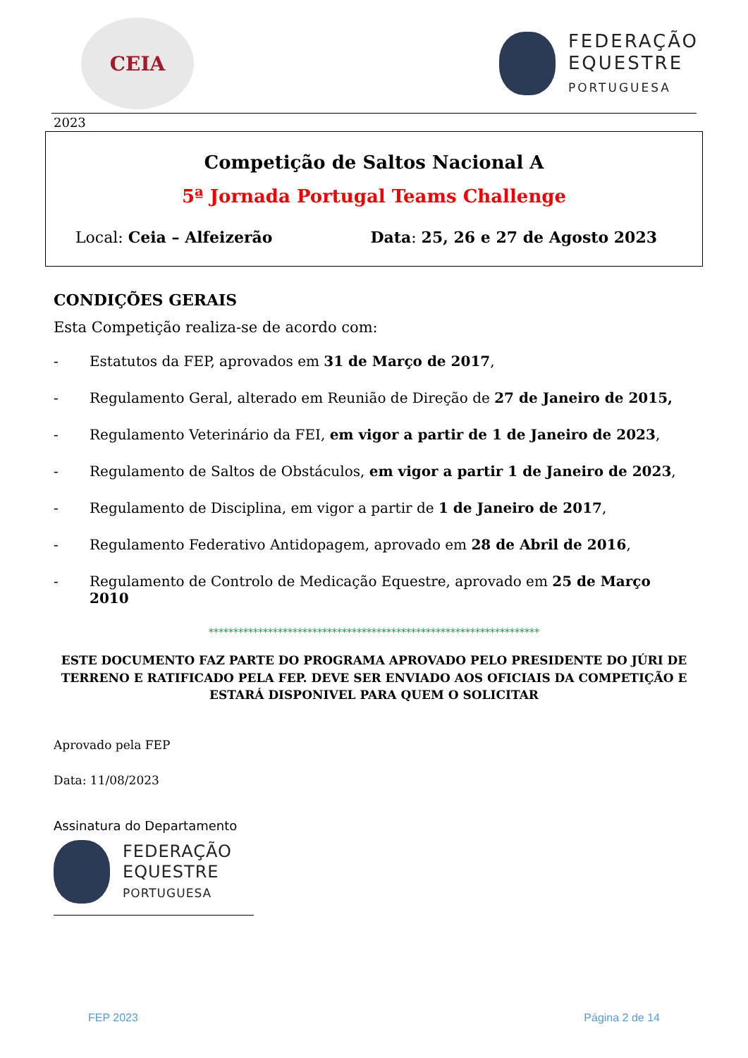CEIA
FEDERAÇÃO
EQUESTRE
PORTUGUESA
2023
Competição de Saltos Nacional A
5ª Jornada Portugal Teams Challenge
Local: Ceia – Alfeizerão Data: 25, 26 e 27 de Agosto 2023
CONDIÇÕES GERAIS
Esta Competição realiza-se de acordo com:
- Estatutos da FEP, aprovados em 31 de Março de 2017,
- Regulamento Geral, alterado em Reunião de Direção de 27 de Janeiro de 2015,
- Regulamento Veterinário da FEI, em vigor a partir de 1 de Janeiro de 2023,
- Regulamento de Saltos de Obstáculos, em vigor a partir 1 de Janeiro de 2023,
- Regulamento de Disciplina, em vigor a partir de 1 de Janeiro de 2017,
- Regulamento Federativo Antidopagem, aprovado em 28 de Abril de 2016,
- Regulamento de Controlo de Medicação Equestre, aprovado em 25 de Março 2010
*******************************************************************
ESTE DOCUMENTO FAZ PARTE DO PROGRAMA APROVADO PELO PRESIDENTE DO JÚRI DE TERRENO E RATIFICADO PELA FEP. DEVE SER ENVIADO AOS OFICIAIS DA COMPETIÇÃO E ESTARÁ DISPONIVEL PARA QUEM O SOLICITAR
Aprovado pela FEP
Data: 11/08/2023
Assinatura do Departamento
FEDERAÇÃO
EQUESTRE
PORTUGUESA
FEP 2023 Página 2 de 14